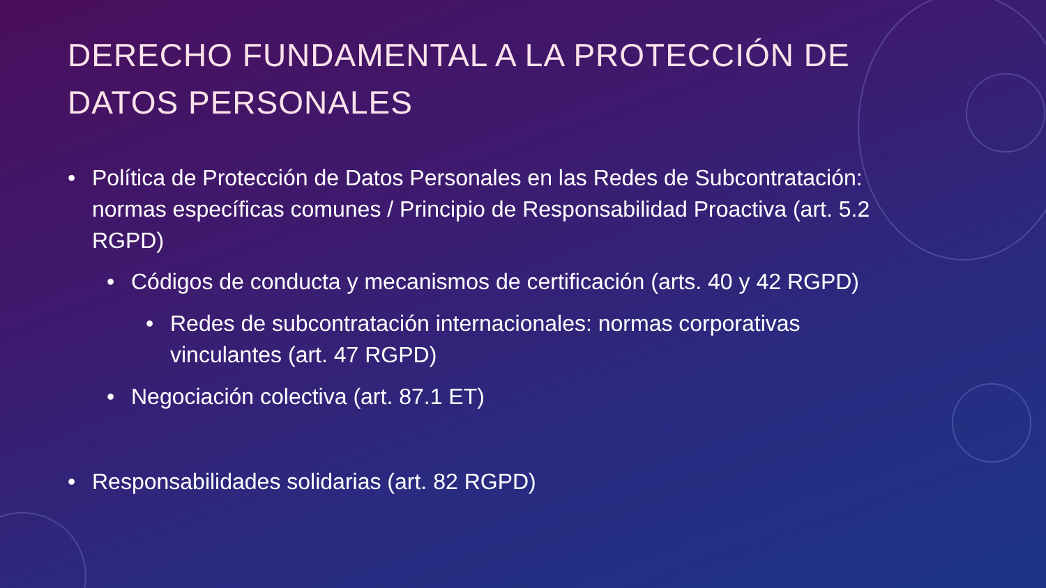DERECHO FUNDAMENTAL A LA PROTECCIÓN DE
DATOS PERSONALES
• Política de Protección de Datos Personales en las Redes de Subcontratación: normas específicas comunes / Principio de Responsabilidad Proactiva (art. 5.2 RGPD)
• Códigos de conducta y mecanismos de certificación (arts. 40 y 42 RGPD)
• Redes de subcontratación internacionales: normas corporativas vinculantes (art. 47 RGPD)
• Negociación colectiva (art. 87.1 ET)
• Responsabilidades solidarias (art. 82 RGPD)